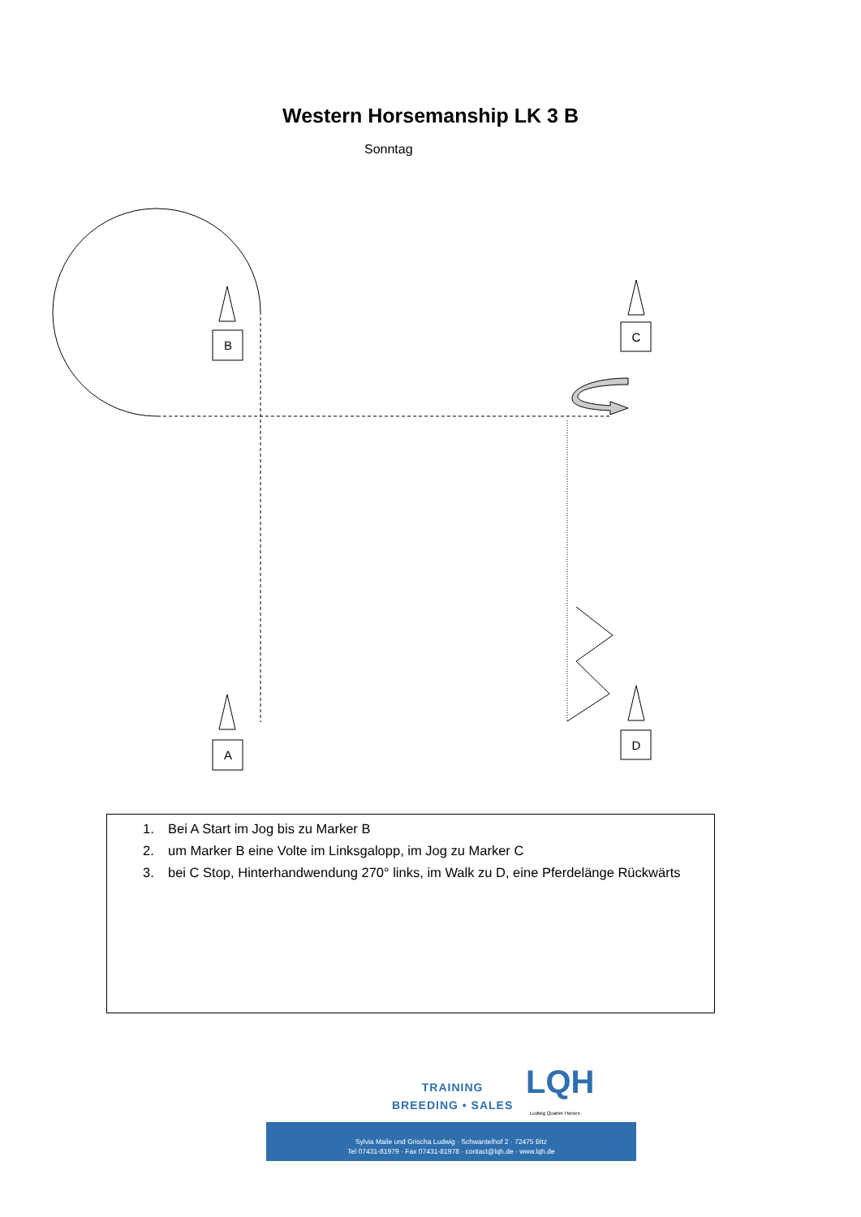Western Horsemanship LK 3 B
Sonntag
B
C
A
D
1. Bei A Start im Jog bis zu Marker B
2. um Marker B eine Volte im Linksgalopp, im Jog zu Marker C
3. bei C Stop, Hinterhandwendung 270° links, im Walk zu D, eine Pferdelänge Rückwärts
TRAINING
BREEDING • SALES
LQH
Ludwig Quarter Horses
Sylvia Maile und Grischa Ludwig · Schwantelhof 2 · 72475 Bitz
Tel 07431-81979 · Fax 07431-81978 · contact@lqh.de · www.lqh.de